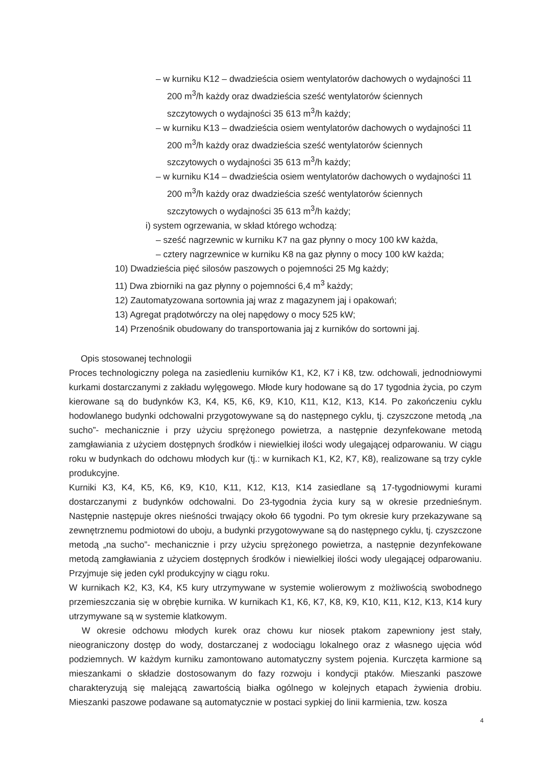– w kurniku K12 – dwadzieścia osiem wentylatorów dachowych o wydajności 11 200 m<sup>3</sup>/h każdy oraz dwadzieścia sześć wentylatorów ściennych szczytowych o wydajności 35 613 m<sup>3</sup>/h każdy;
– w kurniku K13 – dwadzieścia osiem wentylatorów dachowych o wydajności 11 200 m<sup>3</sup>/h każdy oraz dwadzieścia sześć wentylatorów ściennych szczytowych o wydajności 35 613 m<sup>3</sup>/h każdy;
– w kurniku K14 – dwadzieścia osiem wentylatorów dachowych o wydajności 11 200 m<sup>3</sup>/h każdy oraz dwadzieścia sześć wentylatorów ściennych szczytowych o wydajności 35 613 m<sup>3</sup>/h każdy;
i) system ogrzewania, w skład którego wchodzą:
– sześć nagrzewnic w kurniku K7 na gaz płynny o mocy 100 kW każda,
– cztery nagrzewnice w kurniku K8 na gaz płynny o mocy 100 kW każda;
10) Dwadzieścia pięć silosów paszowych o pojemności 25 Mg każdy;
11) Dwa zbiorniki na gaz płynny o pojemności 6,4 m<sup>3</sup> każdy;
12) Zautomatyzowana sortownia jaj wraz z magazynem jaj i opakowań;
13) Agregat prądotwórczy na olej napędowy o mocy 525 kW;
14) Przenośnik obudowany do transportowania jaj z kurników do sortowni jaj.
Opis stosowanej technologii
Proces technologiczny polega na zasiedleniu kurników K1, K2, K7 i K8, tzw. odchowali, jednodniowymi kurkami dostarczanymi z zakładu wylęgowego. Młode kury hodowane są do 17 tygodnia życia, po czym kierowane są do budynków K3, K4, K5, K6, K9, K10, K11, K12, K13, K14. Po zakończeniu cyklu hodowlanego budynki odchowalni przygotowywane są do następnego cyklu, tj. czyszczone metodą „na sucho”- mechanicznie i przy użyciu sprężonego powietrza, a następnie dezynfekowane metodą zamgławiania z użyciem dostępnych środków i niewielkiej ilości wody ulegającej odparowaniu. W ciągu roku w budynkach do odchowu młodych kur (tj.: w kurnikach K1, K2, K7, K8), realizowane są trzy cykle produkcyjne.
Kurniki K3, K4, K5, K6, K9, K10, K11, K12, K13, K14 zasiedlane są 17-tygodniowymi kurami dostarczanymi z budynków odchowalni. Do 23-tygodnia życia kury są w okresie przednieśnym. Następnie następuje okres nieśności trwający około 66 tygodni. Po tym okresie kury przekazywane są zewnętrznemu podmiotowi do uboju, a budynki przygotowywane są do następnego cyklu, tj. czyszczone metodą „na sucho”- mechanicznie i przy użyciu sprężonego powietrza, a następnie dezynfekowane metodą zamgławiania z użyciem dostępnych środków i niewielkiej ilości wody ulegającej odparowaniu. Przyjmuje się jeden cykl produkcyjny w ciągu roku.
W kurnikach K2, K3, K4, K5 kury utrzymywane w systemie wolierowym z możliwością swobodnego przemieszczania się w obrębie kurnika. W kurnikach K1, K6, K7, K8, K9, K10, K11, K12, K13, K14 kury utrzymywane są w systemie klatkowym.
W okresie odchowu młodych kurek oraz chowu kur niosek ptakom zapewniony jest stały, nieograniczony dostęp do wody, dostarczanej z wodociągu lokalnego oraz z własnego ujęcia wód podziemnych. W każdym kurniku zamontowano automatyczny system pojenia. Kurczęta karmione są mieszankami o składzie dostosowanym do fazy rozwoju i kondycji ptaków. Mieszanki paszowe charakteryzują się malejącą zawartością białka ogólnego w kolejnych etapach żywienia drobiu. Mieszanki paszowe podawane są automatycznie w postaci sypkiej do linii karmienia, tzw. kosza
4